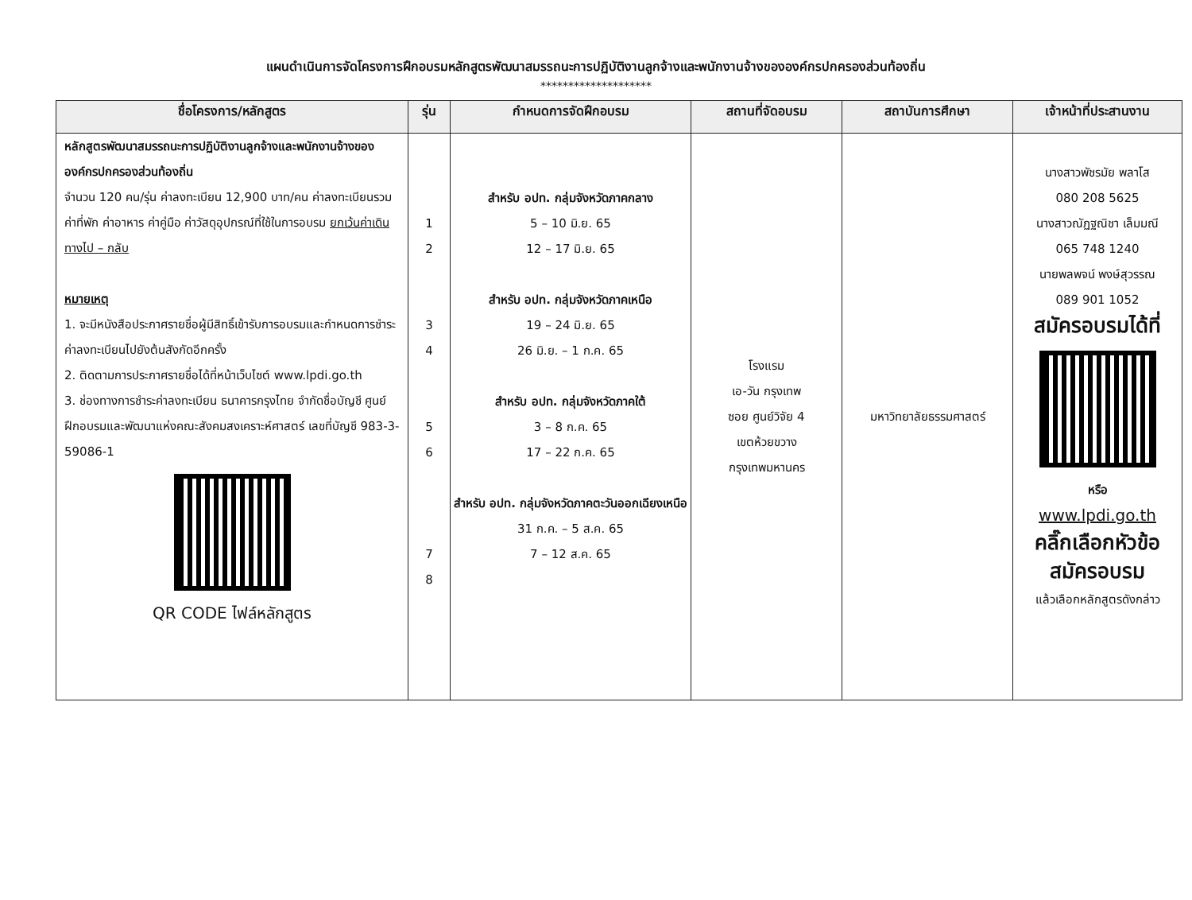แผนดำเนินการจัดโครงการฝึกอบรมหลักสูตรพัฒนาสมรรถนะการปฏิบัติงานลูกจ้างและพนักงานจ้างขององค์กรปกครองส่วนท้องถิ่น
********************
| ชื่อโครงการ/หลักสูตร | รุ่น | กำหนดการจัดฝึกอบรม | สถานที่จัดอบรม | สถาบันการศึกษา | เจ้าหน้าที่ประสานงาน |
| --- | --- | --- | --- | --- | --- |
| หลักสูตรพัฒนาสมรรถนะการปฏิบัติงานลูกจ้างและพนักงานจ้างขององค์กรปกครองส่วนท้องถิ่น จำนวน 120 คน/รุ่น ค่าลงทะเบียน 12,900 บาท/คน ค่าลงทะเบียนรวมค่าที่พัก ค่าอาหาร ค่าคู่มือ ค่าวัสดุอุปกรณ์ที่ใช้ในการอบรม ยกเว้นค่าเดินทางไป – กลับ หมายเหตุ 1. จะมีหนังสือประกาศรายชื่อผู้มีสิทธิ์เข้ารับการอบรมและกำหนดการชำระค่าลงทะเบียนไปยังต้นสังกัดอีกครั้ง 2. ติดตามการประกาศรายชื่อได้ที่หน้าเว็บไซต์ www.lpdi.go.th 3. ช่องทางการชำระค่าลงทะเบียน ธนาคารกรุงไทย จำกัดชื่อบัญชี ศูนย์ฝึกอบรมและพัฒนาแห่งคณะสังคมสงเคราะห์ศาสตร์ เลขที่บัญชี 983-3-59086-1 QR CODE ไฟล์หลักสูตร | 1 2 3 4 5 6 7 8 | สำหรับ อปท. กลุ่มจังหวัดภาคกลาง 5 – 10 มิ.ย. 65 12 – 17 มิ.ย. 65 สำหรับ อปท. กลุ่มจังหวัดภาคเหนือ 19 – 24 มิ.ย. 65 26 มิ.ย. – 1 ก.ค. 65 สำหรับ อปท. กลุ่มจังหวัดภาคใต้ 3 – 8 ก.ค. 65 17 – 22 ก.ค. 65 สำหรับ อปท. กลุ่มจังหวัดภาคตะวันออกเฉียงเหนือ 31 ก.ค. – 5 ส.ค. 65 7 – 12 ส.ค. 65 | โรงแรม เอ-วัน กรุงเทพ ซอย ศูนย์วิจัย 4 เขตห้วยขวาง กรุงเทพมหานคร | มหาวิทยาลัยธรรมศาสตร์ | นางสาวพัชรมัย พลาโส 080 208 5625 นางสาวณัฏฐณิชา เล็มมณี 065 748 1240 นายพลพจน์ พงษ์สุวรรณ 089 901 1052 สมัครอบรมได้ที่ หรือ www.lpdi.go.th คลิ๊กเลือกหัวข้อ สมัครอบรม แล้วเลือกหลักสูตรดังกล่าว |